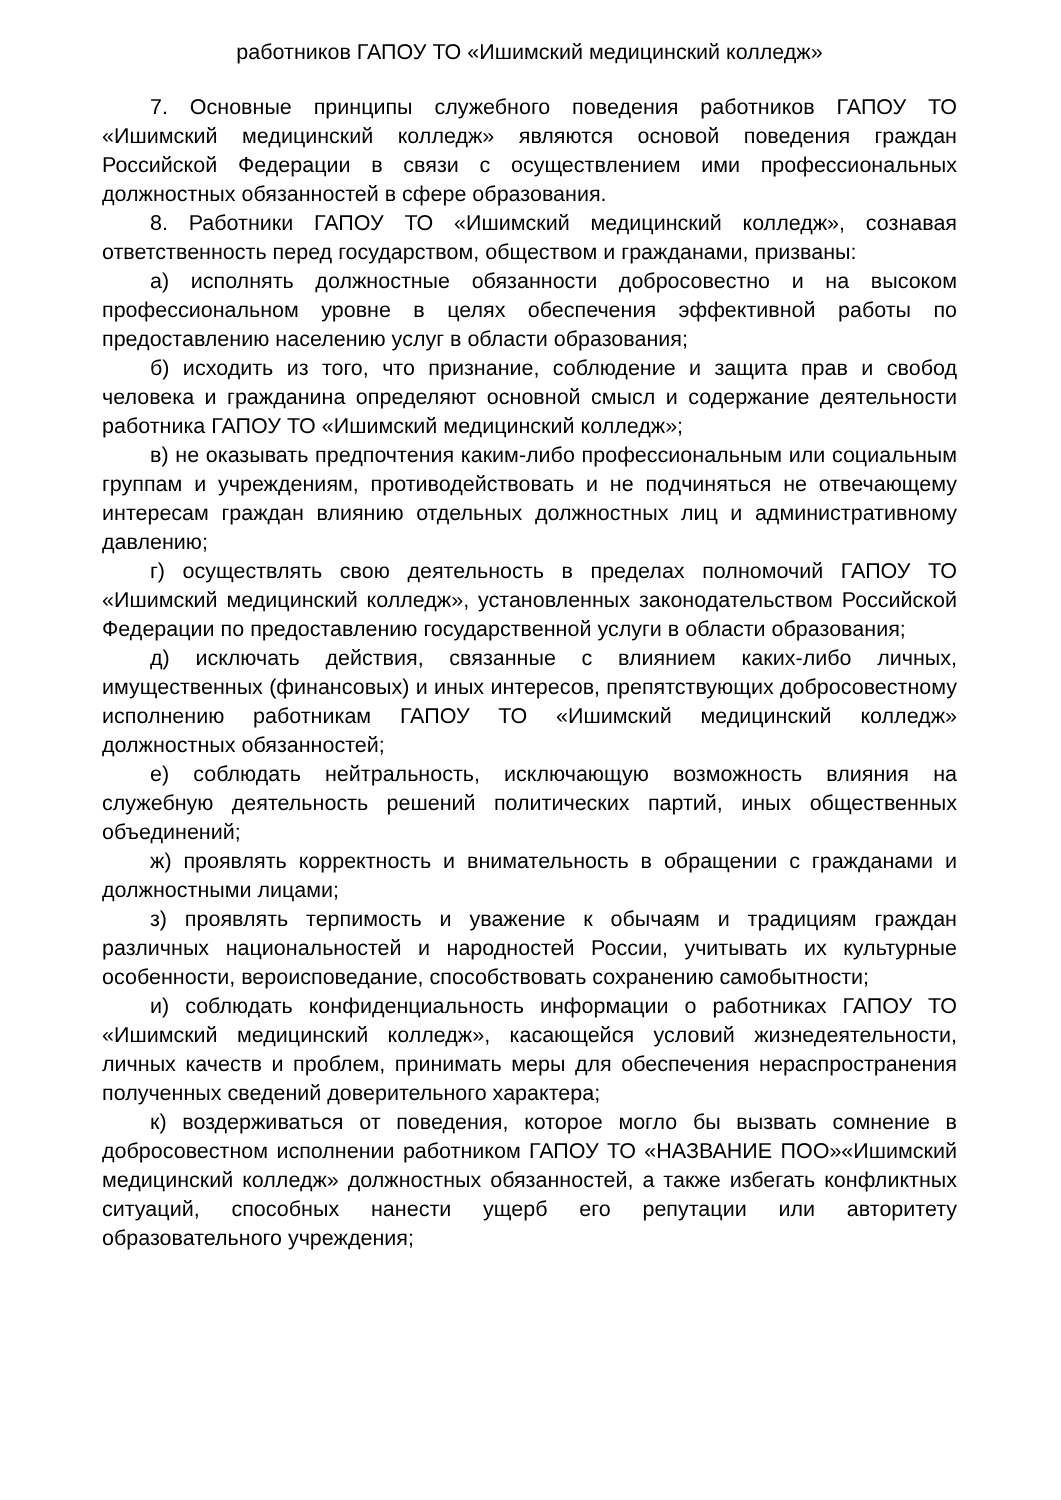работников ГАПОУ ТО «Ишимский медицинский колледж»
7. Основные принципы служебного поведения работников ГАПОУ ТО «Ишимский медицинский колледж» являются основой поведения граждан Российской Федерации в связи с осуществлением ими профессиональных должностных обязанностей в сфере образования.
8. Работники ГАПОУ ТО «Ишимский медицинский колледж», сознавая ответственность перед государством, обществом и гражданами, призваны:
а) исполнять должностные обязанности добросовестно и на высоком профессиональном уровне в целях обеспечения эффективной работы по предоставлению населению услуг в области образования;
б) исходить из того, что признание, соблюдение и защита прав и свобод человека и гражданина определяют основной смысл и содержание деятельности работника ГАПОУ ТО «Ишимский медицинский колледж»;
в) не оказывать предпочтения каким-либо профессиональным или социальным группам и учреждениям, противодействовать и не подчиняться не отвечающему интересам граждан влиянию отдельных должностных лиц и административному давлению;
г) осуществлять свою деятельность в пределах полномочий ГАПОУ ТО «Ишимский медицинский колледж», установленных законодательством Российской Федерации по предоставлению государственной услуги в области образования;
д) исключать действия, связанные с влиянием каких-либо личных, имущественных (финансовых) и иных интересов, препятствующих добросовестному исполнению работникам ГАПОУ ТО «Ишимский медицинский колледж» должностных обязанностей;
е) соблюдать нейтральность, исключающую возможность влияния на служебную деятельность решений политических партий, иных общественных объединений;
ж) проявлять корректность и внимательность в обращении с гражданами и должностными лицами;
з) проявлять терпимость и уважение к обычаям и традициям граждан различных национальностей и народностей России, учитывать их культурные особенности, вероисповедание, способствовать сохранению самобытности;
и) соблюдать конфиденциальность информации о работниках ГАПОУ ТО «Ишимский медицинский колледж», касающейся условий жизнедеятельности, личных качеств и проблем, принимать меры для обеспечения нераспространения полученных сведений доверительного характера;
к) воздерживаться от поведения, которое могло бы вызвать сомнение в добросовестном исполнении работником ГАПОУ ТО «НАЗВАНИЕ ПОО»«Ишимский медицинский колледж» должностных обязанностей, а также избегать конфликтных ситуаций, способных нанести ущерб его репутации или авторитету образовательного учреждения;